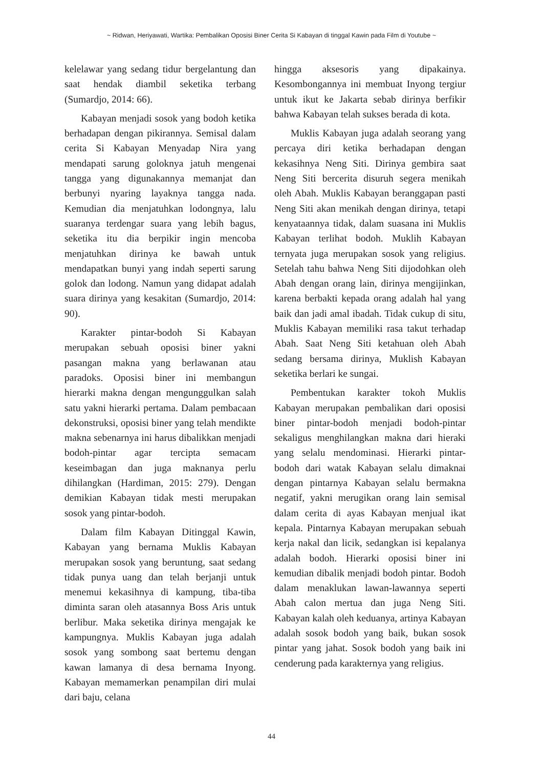~ Ridwan, Heriyawati, Wartika: Pembalikan Oposisi Biner Cerita Si Kabayan di tinggal Kawin pada Film di Youtube ~
kelelawar yang sedang tidur bergelantung dan saat hendak diambil seketika terbang (Sumardjo, 2014: 66).
Kabayan menjadi sosok yang bodoh ketika berhadapan dengan pikirannya. Semisal dalam cerita Si Kabayan Menyadap Nira yang mendapati sarung goloknya jatuh mengenai tangga yang digunakannya memanjat dan berbunyi nyaring layaknya tangga nada. Kemudian dia menjatuhkan lodongnya, lalu suaranya terdengar suara yang lebih bagus, seketika itu dia berpikir ingin mencoba menjatuhkan dirinya ke bawah untuk mendapatkan bunyi yang indah seperti sarung golok dan lodong. Namun yang didapat adalah suara dirinya yang kesakitan (Sumardjo, 2014: 90).
Karakter pintar-bodoh Si Kabayan merupakan sebuah oposisi biner yakni pasangan makna yang berlawanan atau paradoks. Oposisi biner ini membangun hierarki makna dengan mengunggulkan salah satu yakni hierarki pertama. Dalam pembacaan dekonstruksi, oposisi biner yang telah mendikte makna sebenarnya ini harus dibalikkan menjadi bodoh-pintar agar tercipta semacam keseimbagan dan juga maknanya perlu dihilangkan (Hardiman, 2015: 279). Dengan demikian Kabayan tidak mesti merupakan sosok yang pintar-bodoh.
Dalam film Kabayan Ditinggal Kawin, Kabayan yang bernama Muklis Kabayan merupakan sosok yang beruntung, saat sedang tidak punya uang dan telah berjanji untuk menemui kekasihnya di kampung, tiba-tiba diminta saran oleh atasannya Boss Aris untuk berlibur. Maka seketika dirinya mengajak ke kampungnya. Muklis Kabayan juga adalah sosok yang sombong saat bertemu dengan kawan lamanya di desa bernama Inyong. Kabayan memamerkan penampilan diri mulai dari baju, celana
hingga aksesoris yang dipakainya. Kesombongannya ini membuat Inyong tergiur untuk ikut ke Jakarta sebab dirinya berfikir bahwa Kabayan telah sukses berada di kota.
Muklis Kabayan juga adalah seorang yang percaya diri ketika berhadapan dengan kekasihnya Neng Siti. Dirinya gembira saat Neng Siti bercerita disuruh segera menikah oleh Abah. Muklis Kabayan beranggapan pasti Neng Siti akan menikah dengan dirinya, tetapi kenyataannya tidak, dalam suasana ini Muklis Kabayan terlihat bodoh. Muklih Kabayan ternyata juga merupakan sosok yang religius. Setelah tahu bahwa Neng Siti dijodohkan oleh Abah dengan orang lain, dirinya mengijinkan, karena berbakti kepada orang adalah hal yang baik dan jadi amal ibadah. Tidak cukup di situ, Muklis Kabayan memiliki rasa takut terhadap Abah. Saat Neng Siti ketahuan oleh Abah sedang bersama dirinya, Muklish Kabayan seketika berlari ke sungai.
Pembentukan karakter tokoh Muklis Kabayan merupakan pembalikan dari oposisi biner pintar-bodoh menjadi bodoh-pintar sekaligus menghilangkan makna dari hieraki yang selalu mendominasi. Hierarki pintar-bodoh dari watak Kabayan selalu dimaknai dengan pintarnya Kabayan selalu bermakna negatif, yakni merugikan orang lain semisal dalam cerita di ayas Kabayan menjual ikat kepala. Pintarnya Kabayan merupakan sebuah kerja nakal dan licik, sedangkan isi kepalanya adalah bodoh. Hierarki oposisi biner ini kemudian dibalik menjadi bodoh pintar. Bodoh dalam menaklukan lawan-lawannya seperti Abah calon mertua dan juga Neng Siti. Kabayan kalah oleh keduanya, artinya Kabayan adalah sosok bodoh yang baik, bukan sosok pintar yang jahat. Sosok bodoh yang baik ini cenderung pada karakternya yang religius.
44